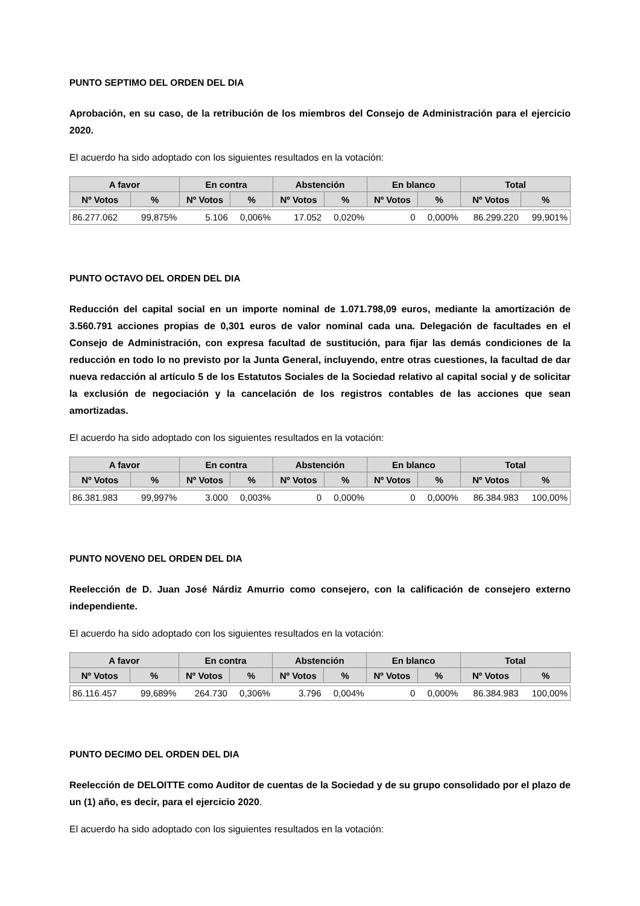PUNTO SEPTIMO DEL ORDEN DEL DIA
Aprobación, en su caso, de la retribución de los miembros del Consejo de Administración para el ejercicio 2020.
El acuerdo ha sido adoptado con los siguientes resultados en la votación:
| A favor | | En contra | | Abstención | | En blanco | | Total | |
| --- | --- | --- | --- | --- | --- | --- | --- | --- | --- |
| Nº Votos | % | Nº Votos | % | Nº Votos | % | Nº Votos | % | Nº Votos | % |
| 86.277.062 | 99,875% | 5.106 | 0,006% | 17.052 | 0,020% | 0 | 0,000% | 86.299.220 | 99,901% |
PUNTO OCTAVO DEL ORDEN DEL DIA
Reducción del capital social en un importe nominal de 1.071.798,09 euros, mediante la amortización de 3.560.791 acciones propias de 0,301 euros de valor nominal cada una. Delegación de facultades en el Consejo de Administración, con expresa facultad de sustitución, para fijar las demás condiciones de la reducción en todo lo no previsto por la Junta General, incluyendo, entre otras cuestiones, la facultad de dar nueva redacción al artículo 5 de los Estatutos Sociales de la Sociedad relativo al capital social y de solicitar la exclusión de negociación y la cancelación de los registros contables de las acciones que sean amortizadas.
El acuerdo ha sido adoptado con los siguientes resultados en la votación:
| A favor | | En contra | | Abstención | | En blanco | | Total | |
| --- | --- | --- | --- | --- | --- | --- | --- | --- | --- |
| Nº Votos | % | Nº Votos | % | Nº Votos | % | Nº Votos | % | Nº Votos | % |
| 86.381.983 | 99,997% | 3.000 | 0,003% | 0 | 0,000% | 0 | 0,000% | 86.384.983 | 100,00% |
PUNTO NOVENO DEL ORDEN DEL DIA
Reelección de D. Juan José Nárdiz Amurrio como consejero, con la calificación de consejero externo independiente.
El acuerdo ha sido adoptado con los siguientes resultados en la votación:
| A favor | | En contra | | Abstención | | En blanco | | Total | |
| --- | --- | --- | --- | --- | --- | --- | --- | --- | --- |
| Nº Votos | % | Nº Votos | % | Nº Votos | % | Nº Votos | % | Nº Votos | % |
| 86.116.457 | 99,689% | 264.730 | 0,306% | 3.796 | 0,004% | 0 | 0,000% | 86.384.983 | 100,00% |
PUNTO DECIMO DEL ORDEN DEL DIA
Reelección de DELOITTE como Auditor de cuentas de la Sociedad y de su grupo consolidado por el plazo de un (1) año, es decir, para el ejercicio 2020.
El acuerdo ha sido adoptado con los siguientes resultados en la votación: